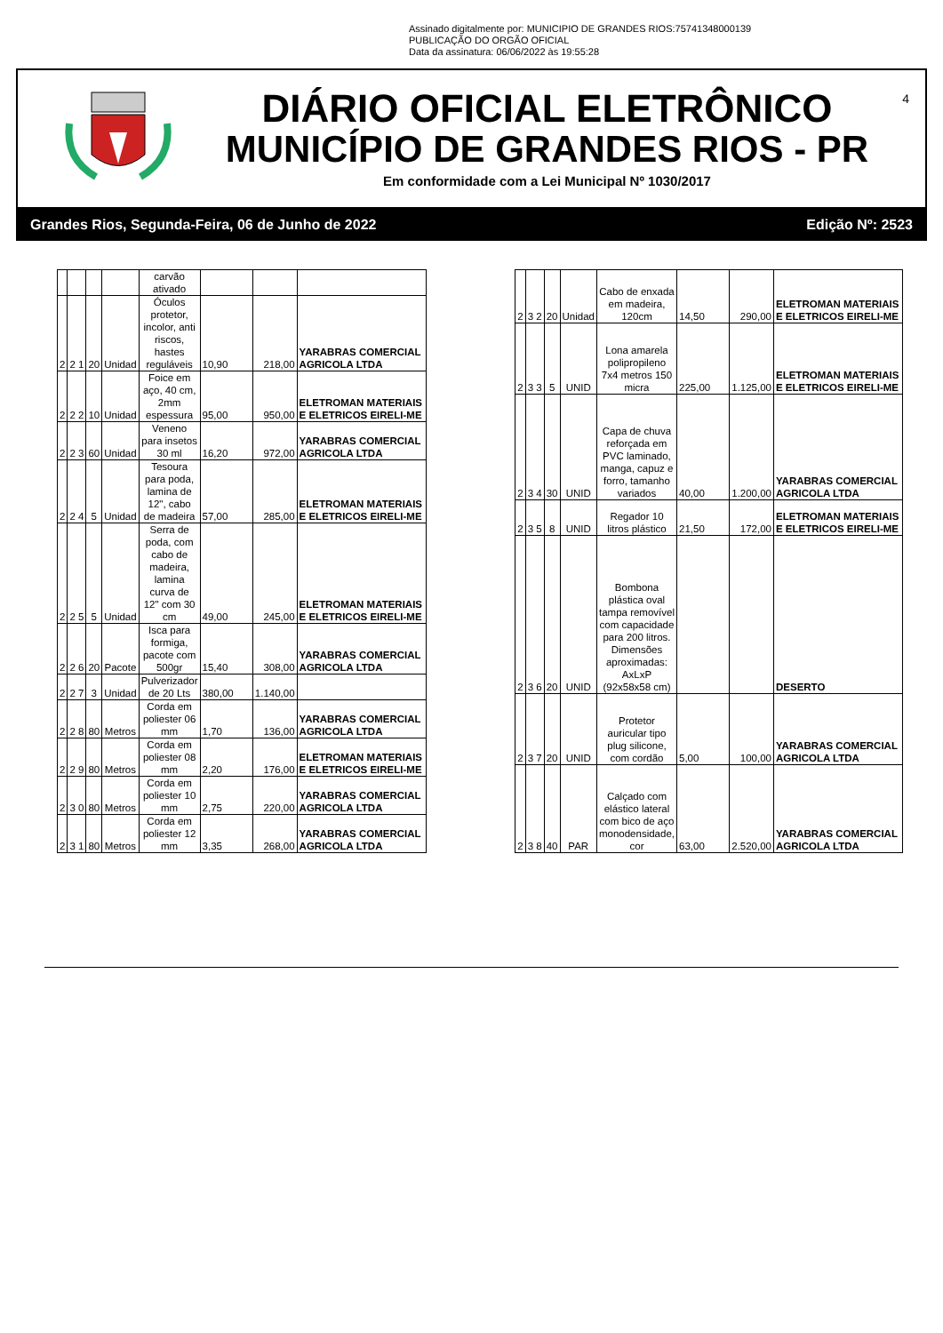Assinado digitalmente por: MUNICIPIO DE GRANDES RIOS:75741348000139
PUBLICAÇÃO DO ORGÃO OFICIAL
Data da assinatura: 06/06/2022 às 19:55:28
4
DIÁRIO OFICIAL ELETRÔNICO
MUNICÍPIO DE GRANDES RIOS - PR
Em conformidade com a Lei Municipal Nº 1030/2017
Grandes Rios, Segunda-Feira, 06 de Junho de 2022 Edição Nº: 2523
| | | | | carvão ativado | | | |
| 2 | 2 1 | 20 | Unidad | Óculos protetor, incolor, anti riscos, hastes reguláveis | 10,90 | 218,00 | YARABRAS COMERCIAL AGRICOLA LTDA |
| 2 | 2 2 | 10 | Unidad | Foice em aço, 40 cm, 2mm espessura | 95,00 | 950,00 | ELETROMAN MATERIAIS E ELETRICOS EIRELI-ME |
| 2 | 2 3 | 60 | Unidad | Veneno para insetos 30 ml | 16,20 | 972,00 | YARABRAS COMERCIAL AGRICOLA LTDA |
| 2 | 2 4 | 5 | Unidad | Tesoura para poda, lamina de 12", cabo de madeira | 57,00 | 285,00 | ELETROMAN MATERIAIS E ELETRICOS EIRELI-ME |
| 2 | 2 5 | 5 | Unidad | Serra de poda, com cabo de madeira, lamina curva de 12" com 30 cm | 49,00 | 245,00 | ELETROMAN MATERIAIS E ELETRICOS EIRELI-ME |
| 2 | 2 6 | 20 | Pacote | Isca para formiga, pacote com 500gr | 15,40 | 308,00 | YARABRAS COMERCIAL AGRICOLA LTDA |
| 2 | 2 7 | 3 | Unidad | Pulverizador de 20 Lts | 380,00 | 1.140,00 | |
| 2 | 2 8 | 80 | Metros | Corda em poliester 06 mm | 1,70 | 136,00 | YARABRAS COMERCIAL AGRICOLA LTDA |
| 2 | 2 9 | 80 | Metros | Corda em poliester 08 mm | 2,20 | 176,00 | ELETROMAN MATERIAIS E ELETRICOS EIRELI-ME |
| 2 | 3 0 | 80 | Metros | Corda em poliester 10 mm | 2,75 | 220,00 | YARABRAS COMERCIAL AGRICOLA LTDA |
| 2 | 3 1 | 80 | Metros | Corda em poliester 12 mm | 3,35 | 268,00 | YARABRAS COMERCIAL AGRICOLA LTDA |
| 2 | 3 2 | 20 | Unidad | Cabo de enxada em madeira, 120cm | 14,50 | 290,00 | ELETROMAN MATERIAIS E ELETRICOS EIRELI-ME |
| 2 | 3 3 | 5 | UNID | Lona amarela polipropileno 7x4 metros 150 micra | 225,00 | 1.125,00 | ELETROMAN MATERIAIS E ELETRICOS EIRELI-ME |
| 2 | 3 4 | 30 | UNID | Capa de chuva reforçada em PVC laminado, manga, capuz e forro, tamanho variados | 40,00 | 1.200,00 | YARABRAS COMERCIAL AGRICOLA LTDA |
| 2 | 3 5 | 8 | UNID | Regador 10 litros plástico | 21,50 | 172,00 | ELETROMAN MATERIAIS E ELETRICOS EIRELI-ME |
| 2 | 3 6 | 20 | UNID | Bombona plástica oval tampa removível com capacidade para 200 litros. Dimensões aproximadas: AxLxP (92x58x58 cm) | | | DESERTO |
| 2 | 3 7 | 20 | UNID | Protetor auricular tipo plug silicone, com cordão | 5,00 | 100,00 | YARABRAS COMERCIAL AGRICOLA LTDA |
| 2 | 3 8 | 40 | PAR | Calçado com elástico lateral com bico de aço monodensidade, cor | 63,00 | 2.520,00 | YARABRAS COMERCIAL AGRICOLA LTDA |